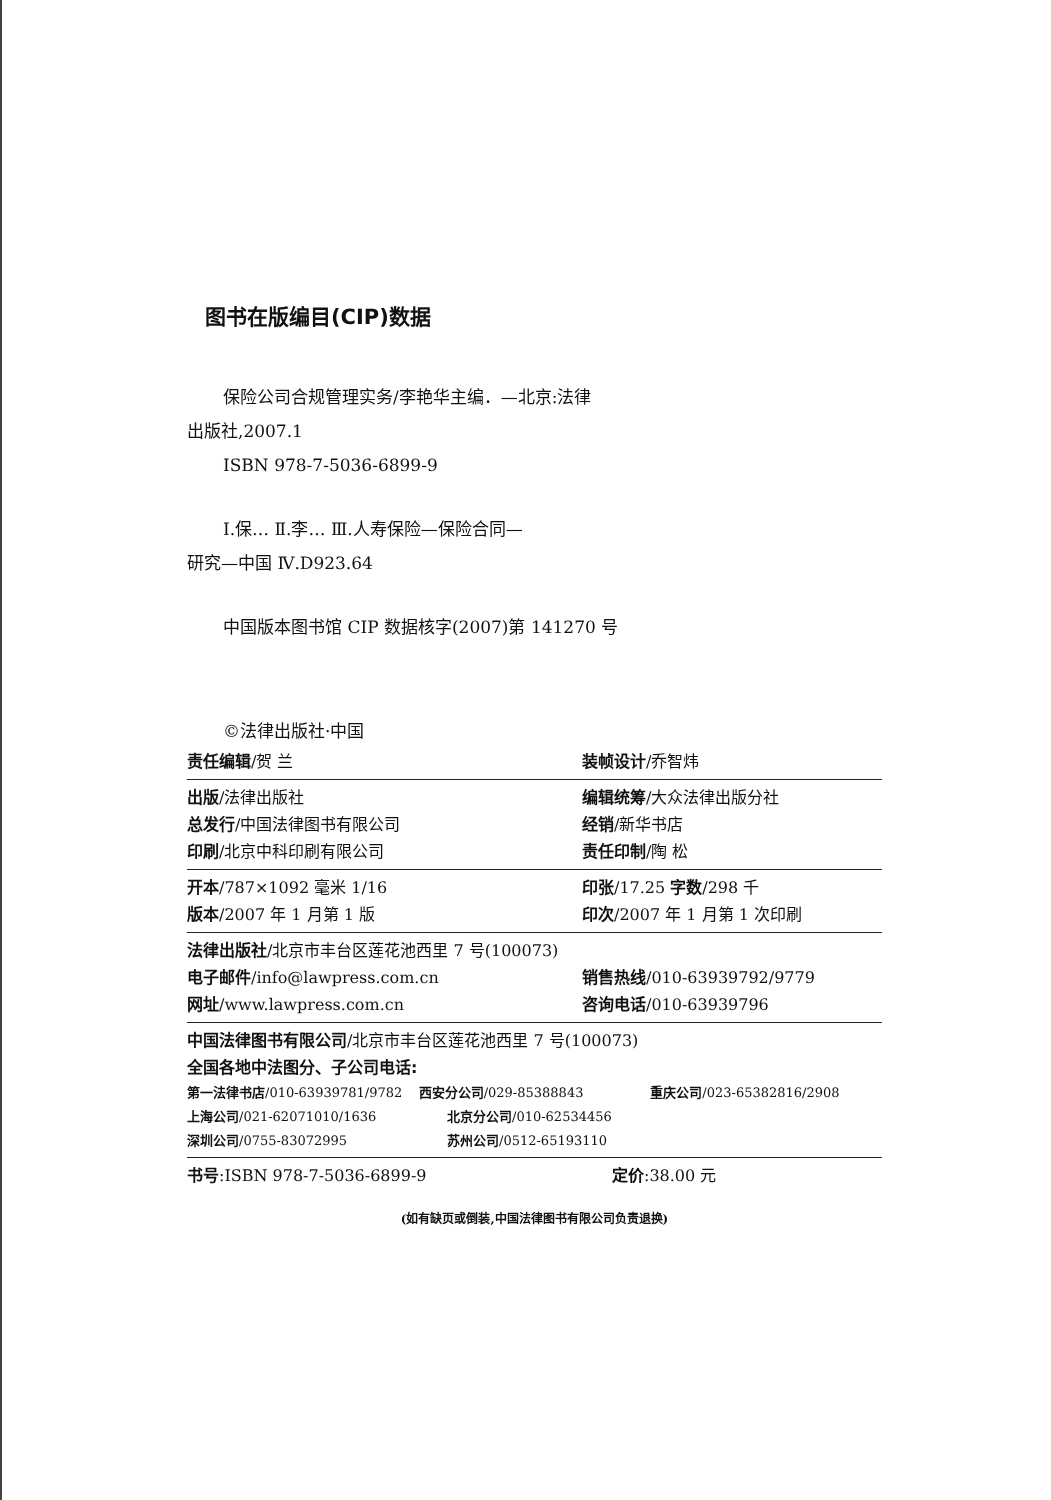图书在版编目(CIP)数据
保险公司合规管理实务/李艳华主编．—北京:法律
出版社,2007.1
ISBN 978-7-5036-6899-9
Ⅰ.保… Ⅱ.李… Ⅲ.人寿保险—保险合同—
研究—中国 Ⅳ.D923.64
中国版本图书馆 CIP 数据核字(2007)第 141270 号
©法律出版社·中国
责任编辑/贺 兰 装帧设计/乔智炜
出版/法律出版社 编辑统筹/大众法律出版分社
总发行/中国法律图书有限公司 经销/新华书店
印刷/北京中科印刷有限公司 责任印制/陶 松
开本/787×1092 毫米 1/16 印张/17.25 字数/298 千
版本/2007 年 1 月第 1 版 印次/2007 年 1 月第 1 次印刷
法律出版社/北京市丰台区莲花池西里 7 号(100073)
电子邮件/info@lawpress.com.cn 销售热线/010-63939792/9779
网址/www.lawpress.com.cn 咨询电话/010-63939796
中国法律图书有限公司/北京市丰台区莲花池西里 7 号(100073)
全国各地中法图分、子公司电话:
第一法律书店/010-63939781/9782 西安分公司/029-85388843 重庆公司/023-65382816/2908
上海公司/021-62071010/1636 北京分公司/010-62534456
深圳公司/0755-83072995 苏州公司/0512-65193110
书号:ISBN 978-7-5036-6899-9 定价:38.00 元
(如有缺页或倒装,中国法律图书有限公司负责退换)